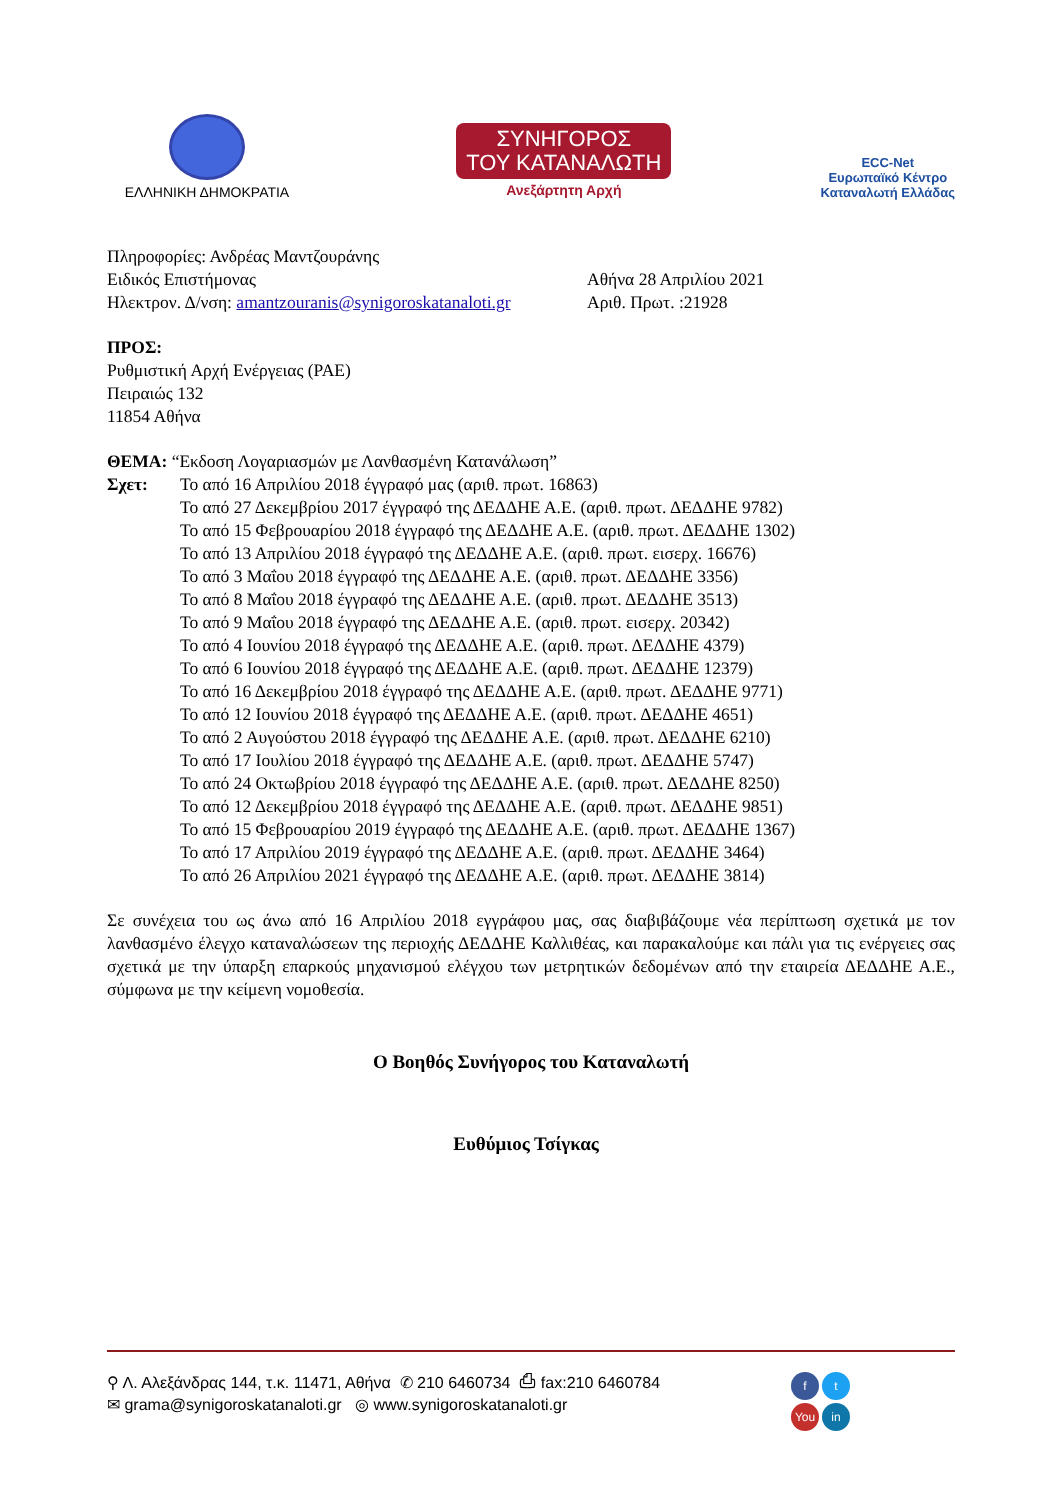ΕΛΛΗΝΙΚΗ ΔΗΜΟΚΡΑΤΙΑ
ΣΥΝΗΓΟΡΟΣ
ΤΟΥ ΚΑΤΑΝΑΛΩΤΗ
Ανεξάρτητη Αρχή
ECC-Net
Ευρωπαϊκό Κέντρο
Καταναλωτή Ελλάδας
Πληροφορίες: Ανδρέας Μαντζουράνης
Ειδικός Επιστήμονας
Ηλεκτρον. Δ/νση: amantzouranis@synigoroskatanaloti.gr
Αθήνα 28 Απριλίου 2021
Αριθ. Πρωτ. :21928
ΠΡΟΣ:
Ρυθμιστική Αρχή Ενέργειας (ΡΑΕ)
Πειραιώς 132
11854 Αθήνα
ΘΕΜΑ: “Εκδοση Λογαριασμών με Λανθασμένη Κατανάλωση”
Σχετ: Το από 16 Απριλίου 2018 έγγραφό μας (αριθ. πρωτ. 16863)
Το από 27 Δεκεμβρίου 2017 έγγραφό της ΔΕΔΔΗΕ Α.Ε. (αριθ. πρωτ. ΔΕΔΔΗΕ 9782)
Το από 15 Φεβρουαρίου 2018 έγγραφό της ΔΕΔΔΗΕ Α.Ε. (αριθ. πρωτ. ΔΕΔΔΗΕ 1302)
Το από 13 Απριλίου 2018 έγγραφό της ΔΕΔΔΗΕ Α.Ε. (αριθ. πρωτ. εισερχ. 16676)
Το από 3 Μαΐου 2018 έγγραφό της ΔΕΔΔΗΕ Α.Ε. (αριθ. πρωτ. ΔΕΔΔΗΕ 3356)
Το από 8 Μαΐου 2018 έγγραφό της ΔΕΔΔΗΕ Α.Ε. (αριθ. πρωτ. ΔΕΔΔΗΕ 3513)
Το από 9 Μαΐου 2018 έγγραφό της ΔΕΔΔΗΕ Α.Ε. (αριθ. πρωτ. εισερχ. 20342)
Το από 4 Ιουνίου 2018 έγγραφό της ΔΕΔΔΗΕ Α.Ε. (αριθ. πρωτ. ΔΕΔΔΗΕ 4379)
Το από 6 Ιουνίου 2018 έγγραφό της ΔΕΔΔΗΕ Α.Ε. (αριθ. πρωτ. ΔΕΔΔΗΕ 12379)
Το από 16 Δεκεμβρίου 2018 έγγραφό της ΔΕΔΔΗΕ Α.Ε. (αριθ. πρωτ. ΔΕΔΔΗΕ 9771)
Το από 12 Ιουνίου 2018 έγγραφό της ΔΕΔΔΗΕ Α.Ε. (αριθ. πρωτ. ΔΕΔΔΗΕ 4651)
Το από 2 Αυγούστου 2018 έγγραφό της ΔΕΔΔΗΕ Α.Ε. (αριθ. πρωτ. ΔΕΔΔΗΕ 6210)
Το από 17 Ιουλίου 2018 έγγραφό της ΔΕΔΔΗΕ Α.Ε. (αριθ. πρωτ. ΔΕΔΔΗΕ 5747)
Το από 24 Οκτωβρίου 2018 έγγραφό της ΔΕΔΔΗΕ Α.Ε. (αριθ. πρωτ. ΔΕΔΔΗΕ 8250)
Το από 12 Δεκεμβρίου 2018 έγγραφό της ΔΕΔΔΗΕ Α.Ε. (αριθ. πρωτ. ΔΕΔΔΗΕ 9851)
Το από 15 Φεβρουαρίου 2019 έγγραφό της ΔΕΔΔΗΕ Α.Ε. (αριθ. πρωτ. ΔΕΔΔΗΕ 1367)
Το από 17 Απριλίου 2019 έγγραφό της ΔΕΔΔΗΕ Α.Ε. (αριθ. πρωτ. ΔΕΔΔΗΕ 3464)
Το από 26 Απριλίου 2021 έγγραφό της ΔΕΔΔΗΕ Α.Ε. (αριθ. πρωτ. ΔΕΔΔΗΕ 3814)
Σε συνέχεια του ως άνω από 16 Απριλίου 2018 εγγράφου μας, σας διαβιβάζουμε νέα περίπτωση σχετικά με τον λανθασμένο έλεγχο καταναλώσεων της περιοχής ΔΕΔΔΗΕ Καλλιθέας, και παρακαλούμε και πάλι για τις ενέργειες σας σχετικά με την ύπαρξη επαρκούς μηχανισμού ελέγχου των μετρητικών δεδομένων από την εταιρεία ΔΕΔΔΗΕ Α.Ε., σύμφωνα με την κείμενη νομοθεσία.
Ο Βοηθός Συνήγορος του Καταναλωτή
Ευθύμιος Τσίγκας
⚲ Λ. Αλεξάνδρας 144, τ.κ. 11471, Αθήνα ✆ 210 6460734 ⎙ fax:210 6460784
✉ grama@synigoroskatanaloti.gr ◎ www.synigoroskatanaloti.gr
ft You in